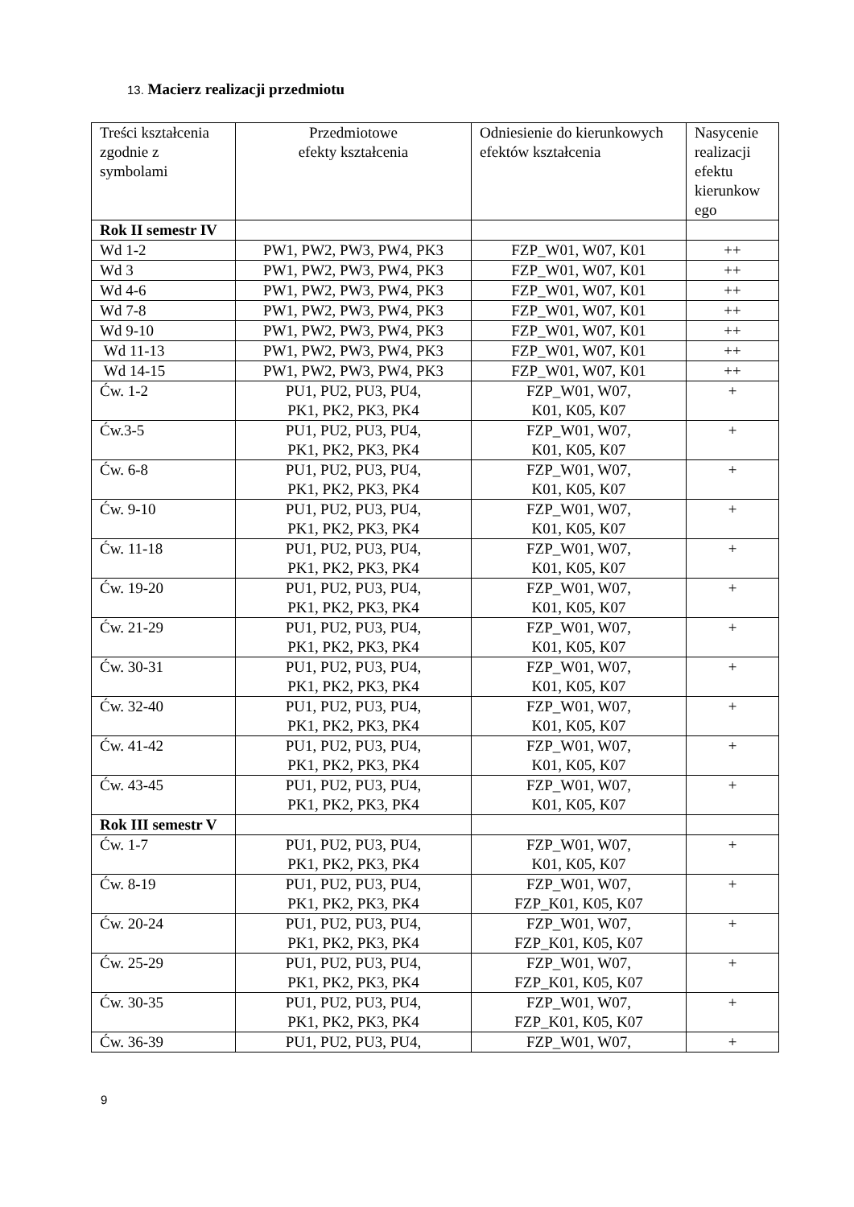13. Macierz realizacji przedmiotu
| Treści kształcenia zgodnie z symbolami | Przedmiotowe efekty kształcenia | Odniesienie do kierunkowych efektów kształcenia | Nasycenie realizacji efektu kierunkow ego |
| Rok II semestr IV | | | |
| Wd 1-2 | PW1, PW2, PW3, PW4, PK3 | FZP_W01, W07, K01 | ++ |
| Wd 3 | PW1, PW2, PW3, PW4, PK3 | FZP_W01, W07, K01 | ++ |
| Wd 4-6 | PW1, PW2, PW3, PW4, PK3 | FZP_W01, W07, K01 | ++ |
| Wd 7-8 | PW1, PW2, PW3, PW4, PK3 | FZP_W01, W07, K01 | ++ |
| Wd 9-10 | PW1, PW2, PW3, PW4, PK3 | FZP_W01, W07, K01 | ++ |
| Wd 11-13 | PW1, PW2, PW3, PW4, PK3 | FZP_W01, W07, K01 | ++ |
| Wd 14-15 | PW1, PW2, PW3, PW4, PK3 | FZP_W01, W07, K01 | ++ |
| Ćw. 1-2 | PU1, PU2, PU3, PU4, PK1, PK2, PK3, PK4 | FZP_W01, W07, K01, K05, K07 | + |
| Ćw.3-5 | PU1, PU2, PU3, PU4, PK1, PK2, PK3, PK4 | FZP_W01, W07, K01, K05, K07 | + |
| Ćw. 6-8 | PU1, PU2, PU3, PU4, PK1, PK2, PK3, PK4 | FZP_W01, W07, K01, K05, K07 | + |
| Ćw. 9-10 | PU1, PU2, PU3, PU4, PK1, PK2, PK3, PK4 | FZP_W01, W07, K01, K05, K07 | + |
| Ćw. 11-18 | PU1, PU2, PU3, PU4, PK1, PK2, PK3, PK4 | FZP_W01, W07, K01, K05, K07 | + |
| Ćw. 19-20 | PU1, PU2, PU3, PU4, PK1, PK2, PK3, PK4 | FZP_W01, W07, K01, K05, K07 | + |
| Ćw. 21-29 | PU1, PU2, PU3, PU4, PK1, PK2, PK3, PK4 | FZP_W01, W07, K01, K05, K07 | + |
| Ćw. 30-31 | PU1, PU2, PU3, PU4, PK1, PK2, PK3, PK4 | FZP_W01, W07, K01, K05, K07 | + |
| Ćw. 32-40 | PU1, PU2, PU3, PU4, PK1, PK2, PK3, PK4 | FZP_W01, W07, K01, K05, K07 | + |
| Ćw. 41-42 | PU1, PU2, PU3, PU4, PK1, PK2, PK3, PK4 | FZP_W01, W07, K01, K05, K07 | + |
| Ćw. 43-45 | PU1, PU2, PU3, PU4, PK1, PK2, PK3, PK4 | FZP_W01, W07, K01, K05, K07 | + |
| Rok III semestr V | | | |
| Ćw. 1-7 | PU1, PU2, PU3, PU4, PK1, PK2, PK3, PK4 | FZP_W01, W07, K01, K05, K07 | + |
| Ćw. 8-19 | PU1, PU2, PU3, PU4, PK1, PK2, PK3, PK4 | FZP_W01, W07, FZP_K01, K05, K07 | + |
| Ćw. 20-24 | PU1, PU2, PU3, PU4, PK1, PK2, PK3, PK4 | FZP_W01, W07, FZP_K01, K05, K07 | + |
| Ćw. 25-29 | PU1, PU2, PU3, PU4, PK1, PK2, PK3, PK4 | FZP_W01, W07, FZP_K01, K05, K07 | + |
| Ćw. 30-35 | PU1, PU2, PU3, PU4, PK1, PK2, PK3, PK4 | FZP_W01, W07, FZP_K01, K05, K07 | + |
| Ćw. 36-39 | PU1, PU2, PU3, PU4, | FZP_W01, W07, | + |
9